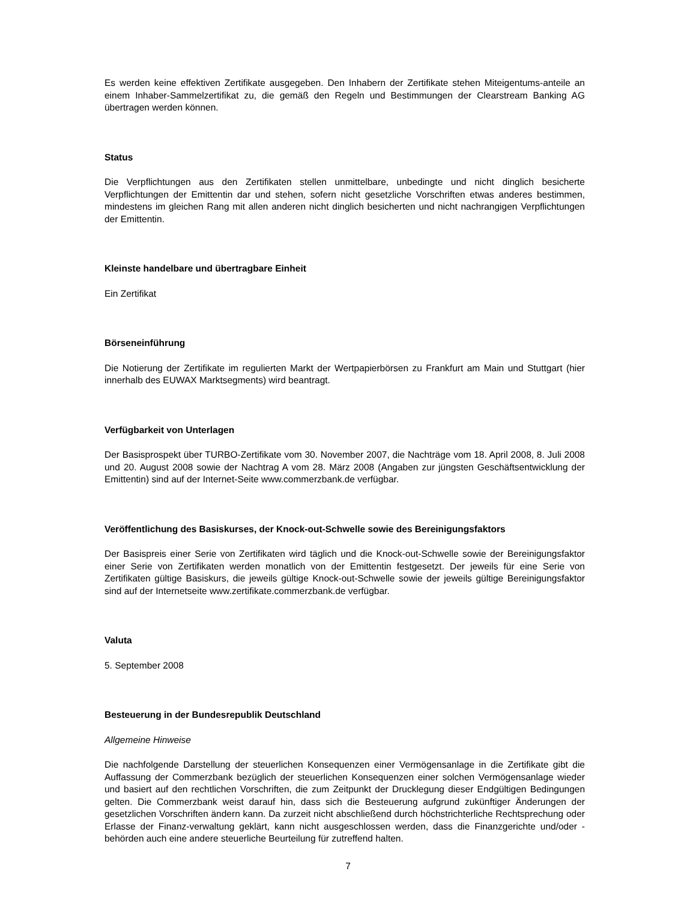Es werden keine effektiven Zertifikate ausgegeben. Den Inhabern der Zertifikate stehen Miteigentums-anteile an einem Inhaber-Sammelzertifikat zu, die gemäß den Regeln und Bestimmungen der Clearstream Banking AG übertragen werden können.
Status
Die Verpflichtungen aus den Zertifikaten stellen unmittelbare, unbedingte und nicht dinglich besicherte Verpflichtungen der Emittentin dar und stehen, sofern nicht gesetzliche Vorschriften etwas anderes bestimmen, mindestens im gleichen Rang mit allen anderen nicht dinglich besicherten und nicht nachrangigen Verpflichtungen der Emittentin.
Kleinste handelbare und übertragbare Einheit
Ein Zertifikat
Börseneinführung
Die Notierung der Zertifikate im regulierten Markt der Wertpapierbörsen zu Frankfurt am Main und Stuttgart (hier innerhalb des EUWAX Marktsegments) wird beantragt.
Verfügbarkeit von Unterlagen
Der Basisprospekt über TURBO-Zertifikate vom 30. November 2007, die Nachträge vom 18. April 2008, 8. Juli 2008 und 20. August 2008 sowie der Nachtrag A vom 28. März 2008 (Angaben zur jüngsten Geschäftsentwicklung der Emittentin) sind auf der Internet-Seite www.commerzbank.de verfügbar.
Veröffentlichung des Basiskurses, der Knock-out-Schwelle sowie des Bereinigungsfaktors
Der Basispreis einer Serie von Zertifikaten wird täglich und die Knock-out-Schwelle sowie der Bereinigungsfaktor einer Serie von Zertifikaten werden monatlich von der Emittentin festgesetzt. Der jeweils für eine Serie von Zertifikaten gültige Basiskurs, die jeweils gültige Knock-out-Schwelle sowie der jeweils gültige Bereinigungsfaktor sind auf der Internetseite www.zertifikate.commerzbank.de verfügbar.
Valuta
5. September 2008
Besteuerung in der Bundesrepublik Deutschland
Allgemeine Hinweise
Die nachfolgende Darstellung der steuerlichen Konsequenzen einer Vermögensanlage in die Zertifikate gibt die Auffassung der Commerzbank bezüglich der steuerlichen Konsequenzen einer solchen Vermögensanlage wieder und basiert auf den rechtlichen Vorschriften, die zum Zeitpunkt der Drucklegung dieser Endgültigen Bedingungen gelten. Die Commerzbank weist darauf hin, dass sich die Besteuerung aufgrund zukünftiger Änderungen der gesetzlichen Vorschriften ändern kann. Da zurzeit nicht abschließend durch höchstrichterliche Rechtsprechung oder Erlasse der Finanz-verwaltung geklärt, kann nicht ausgeschlossen werden, dass die Finanzgerichte und/oder -behörden auch eine andere steuerliche Beurteilung für zutreffend halten.
7